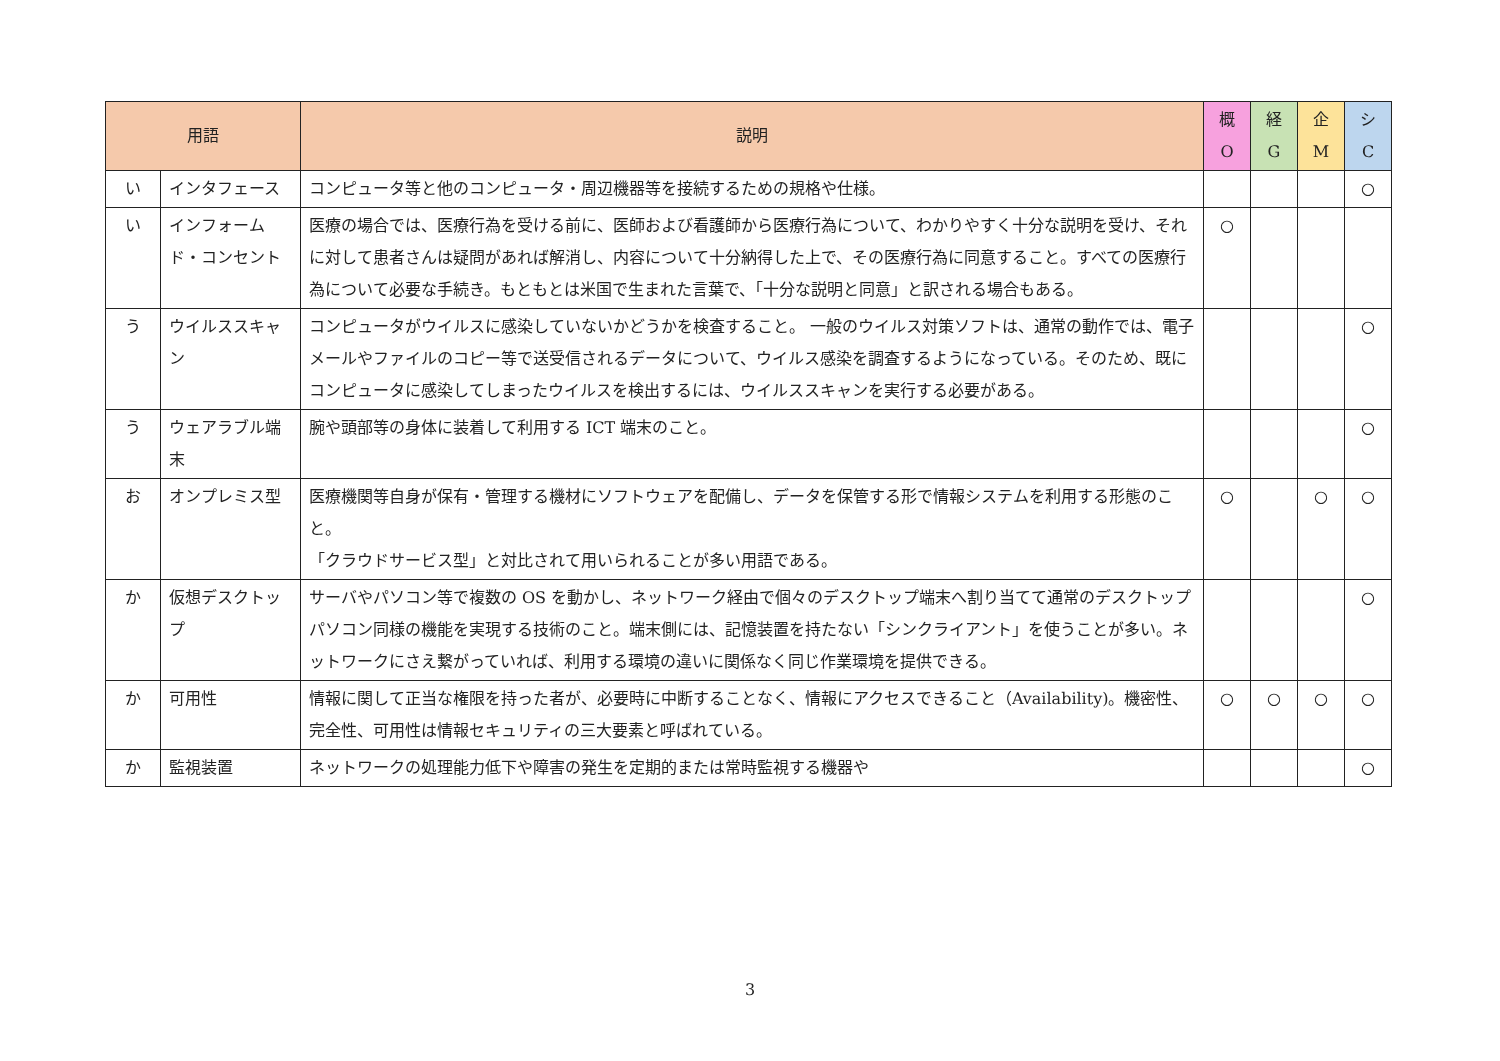| 用語 | | 説明 | 概 O | 経 G | 企 M | シ C |
| --- | --- | --- | --- | --- | --- | --- |
| い | インタフェース | コンピュータ等と他のコンピュータ・周辺機器等を接続するための規格や仕様。 | | | | ○ |
| い | インフォームド・コンセント | 医療の場合では、医療行為を受ける前に、医師および看護師から医療行為について、わかりやすく十分な説明を受け、それに対して患者さんは疑問があれば解消し、内容について十分納得した上で、その医療行為に同意すること。すべての医療行為について必要な手続き。もともとは米国で生まれた言葉で、「十分な説明と同意」と訳される場合もある。 | ○ | | | |
| う | ウイルススキャン | コンピュータがウイルスに感染していないかどうかを検査すること。 一般のウイルス対策ソフトは、通常の動作では、電子メールやファイルのコピー等で送受信されるデータについて、ウイルス感染を調査するようになっている。そのため、既にコンピュータに感染してしまったウイルスを検出するには、ウイルススキャンを実行する必要がある。 | | | | ○ |
| う | ウェアラブル端末 | 腕や頭部等の身体に装着して利用する ICT 端末のこと。 | | | | ○ |
| お | オンプレミス型 | 医療機関等自身が保有・管理する機材にソフトウェアを配備し、データを保管する形で情報システムを利用する形態のこと。 「クラウドサービス型」と対比されて用いられることが多い用語である。 | ○ | | ○ | ○ |
| か | 仮想デスクトップ | サーバやパソコン等で複数の OS を動かし、ネットワーク経由で個々のデスクトップ端末へ割り当てて通常のデスクトップパソコン同様の機能を実現する技術のこと。端末側には、記憶装置を持たない「シンクライアント」を使うことが多い。ネットワークにさえ繋がっていれば、利用する環境の違いに関係なく同じ作業環境を提供できる。 | | | | ○ |
| か | 可用性 | 情報に関して正当な権限を持った者が、必要時に中断することなく、情報にアクセスできること（Availability)。機密性、完全性、可用性は情報セキュリティの三大要素と呼ばれている。 | ○ | ○ | ○ | ○ |
| か | 監視装置 | ネットワークの処理能力低下や障害の発生を定期的または常時監視する機器や | | | | ○ |
3